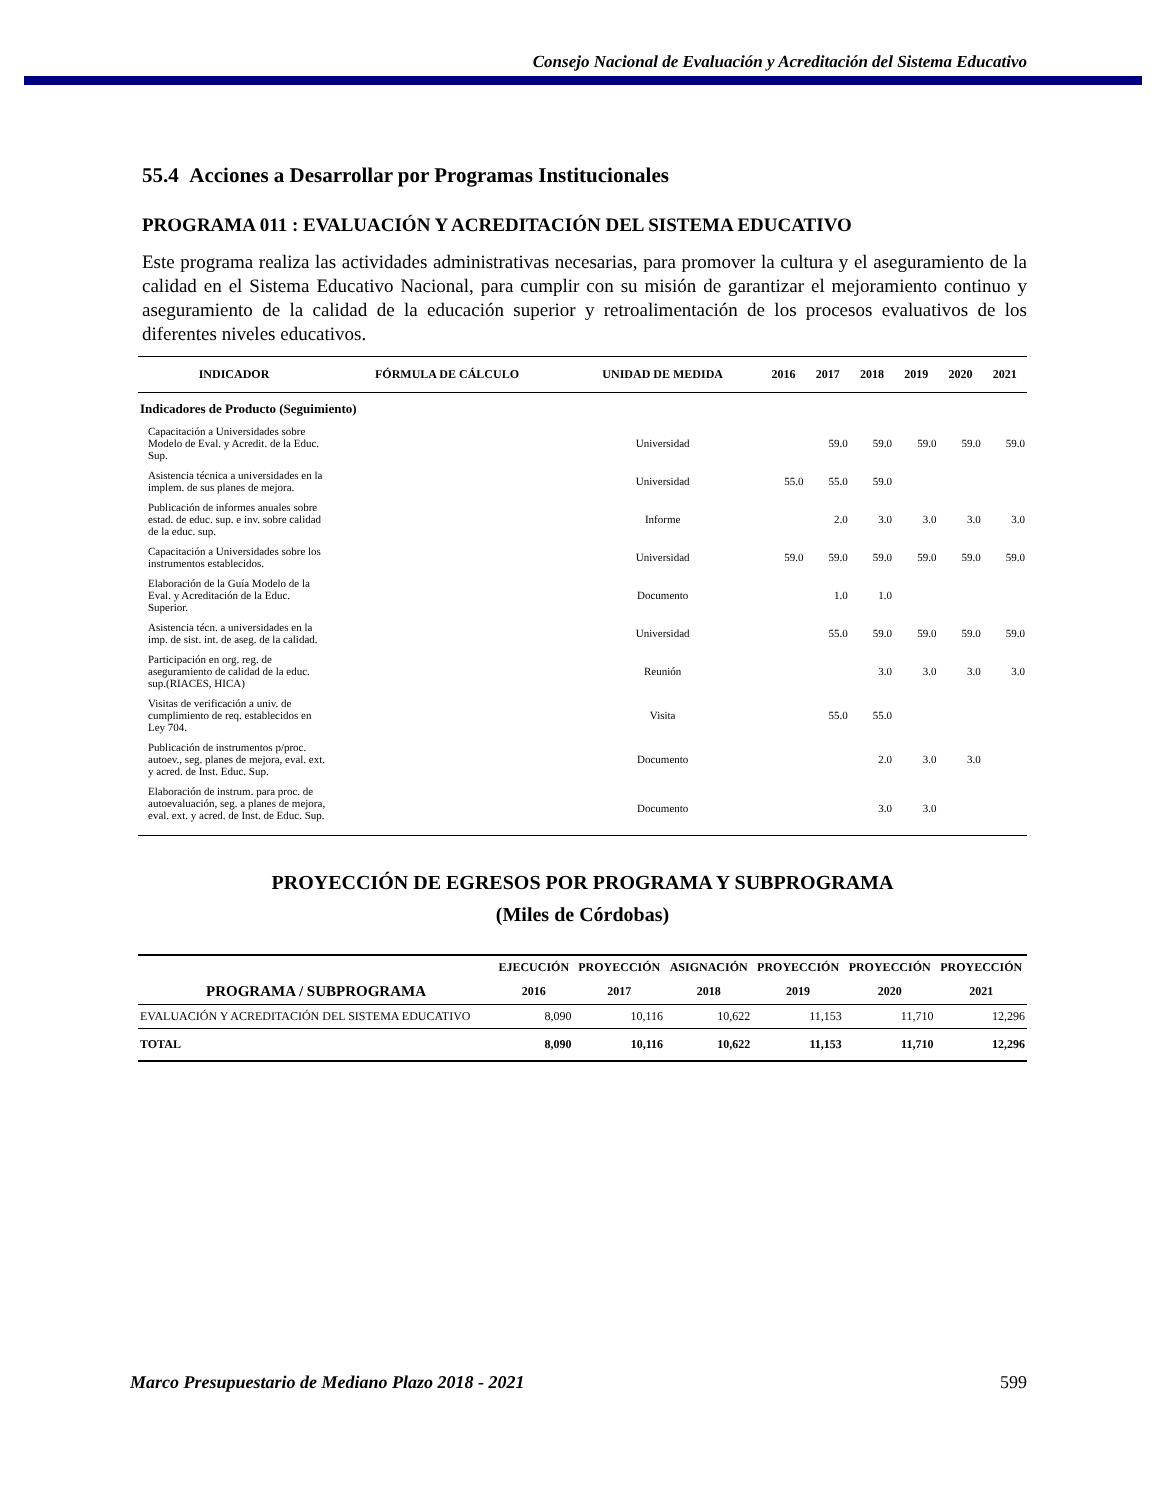Consejo Nacional de Evaluación y Acreditación del Sistema Educativo
55.4 Acciones a Desarrollar por Programas Institucionales
PROGRAMA 011 : EVALUACIÓN Y ACREDITACIÓN DEL SISTEMA EDUCATIVO
Este programa realiza las actividades administrativas necesarias, para promover la cultura y el aseguramiento de la calidad en el Sistema Educativo Nacional, para cumplir con su misión de garantizar el mejoramiento continuo y aseguramiento de la calidad de la educación superior y retroalimentación de los procesos evaluativos de los diferentes niveles educativos.
| INDICADOR | FÓRMULA DE CÁLCULO | UNIDAD DE MEDIDA | 2016 | 2017 | 2018 | 2019 | 2020 | 2021 |
| --- | --- | --- | --- | --- | --- | --- | --- | --- |
| Indicadores de Producto (Seguimiento) | | | | | | | | |
| Capacitación a Universidades sobre Modelo de Eval. y Acredit. de la Educ. Sup. | | Universidad | | 59.0 | 59.0 | 59.0 | 59.0 | 59.0 |
| Asistencia técnica a universidades en la implem. de sus planes de mejora. | | Universidad | 55.0 | 55.0 | 59.0 | | | |
| Publicación de informes anuales sobre estad. de educ. sup. e inv. sobre calidad de la educ. sup. | | Informe | | 2.0 | 3.0 | 3.0 | 3.0 | 3.0 |
| Capacitación a Universidades sobre los instrumentos establecidos. | | Universidad | 59.0 | 59.0 | 59.0 | 59.0 | 59.0 | 59.0 |
| Elaboración de la Guía Modelo de la Eval. y Acreditación de la Educ. Superior. | | Documento | | 1.0 | 1.0 | | | |
| Asistencia técn. a universidades en la imp. de sist. int. de aseg. de la calidad. | | Universidad | | 55.0 | 59.0 | 59.0 | 59.0 | 59.0 |
| Participación en org. reg. de aseguramiento de calidad de la educ. sup.(RIACES, HICA) | | Reunión | | | 3.0 | 3.0 | 3.0 | 3.0 |
| Visitas de verificación a univ. de cumplimiento de req. establecidos en Ley 704. | | Visita | | 55.0 | 55.0 | | | |
| Publicación de instrumentos p/proc. autoev., seg. planes de mejora, eval. ext. y acred. de Inst. Educ. Sup. | | Documento | | | 2.0 | 3.0 | 3.0 | |
| Elaboración de instrum. para proc. de autoevaluación, seg. a planes de mejora, eval. ext. y acred. de Inst. de Educ. Sup. | | Documento | | | 3.0 | 3.0 | | |
PROYECCIÓN DE EGRESOS POR PROGRAMA Y SUBPROGRAMA
(Miles de Córdobas)
| | EJECUCIÓN | PROYECCIÓN | ASIGNACIÓN | PROYECCIÓN | PROYECCIÓN | PROYECCIÓN |
| --- | --- | --- | --- | --- | --- | --- |
| PROGRAMA / SUBPROGRAMA | 2016 | 2017 | 2018 | 2019 | 2020 | 2021 |
| EVALUACIÓN Y ACREDITACIÓN DEL SISTEMA EDUCATIVO | 8,090 | 10,116 | 10,622 | 11,153 | 11,710 | 12,296 |
| TOTAL | 8,090 | 10,116 | 10,622 | 11,153 | 11,710 | 12,296 |
Marco Presupuestario de Mediano Plazo 2018 - 2021 599